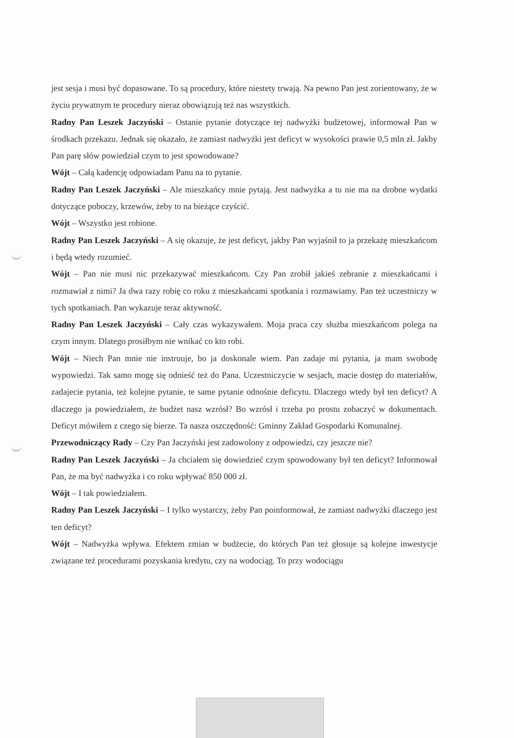jest sesja i musi być dopasowane. To są procedury, które niestety trwają. Na pewno Pan jest zorientowany, że w życiu prywatnym te procedury nieraz obowiązują też nas wszystkich.
Radny Pan Leszek Jaczyński – Ostanie pytanie dotyczące tej nadwyżki budżetowej, informował Pan w środkach przekazu. Jednak się okazało, że zamiast nadwyżki jest deficyt w wysokości prawie 0,5 mln zł. Jakby Pan parę słów powiedział czym to jest spowodowane?
Wójt – Całą kadencję odpowiadam Panu na to pytanie.
Radny Pan Leszek Jaczyński – Ale mieszkańcy mnie pytają. Jest nadwyżka a tu nie ma na drobne wydatki dotyczące poboczy, krzewów, żeby to na bieżące czyścić.
Wójt – Wszystko jest robione.
Radny Pan Leszek Jaczyński – A się okazuje, że jest deficyt, jakby Pan wyjaśnił to ja przekażę mieszkańcom i będą wtedy rozumieć.
Wójt – Pan nie musi nic przekazywać mieszkańcom. Czy Pan zrobił jakieś zebranie z mieszkańcami i rozmawiał z nimi? Ja dwa razy robię co roku z mieszkańcami spotkania i rozmawiamy. Pan też uczestniczy w tych spotkaniach. Pan wykazuje teraz aktywność.
Radny Pan Leszek Jaczyński – Cały czas wykazywałem. Moja praca czy służba mieszkańcom polega na czym innym. Dlatego prosiłbym nie wnikać co kto robi.
Wójt – Niech Pan mnie nie instruuje, bo ja doskonale wiem. Pan zadaje mi pytania, ja mam swobodę wypowiedzi. Tak samo mogę się odnieść też do Pana. Uczestniczycie w sesjach, macie dostęp do materiałów, zadajecie pytania, też kolejne pytanie, te same pytanie odnośnie deficytu. Dlaczego wtedy był ten deficyt? A dlaczego ja powiedziałem, że budżet nasz wzrósł? Bo wzrósł i trzeba po prostu zobaczyć w dokumentach. Deficyt mówiłem z czego się bierze. Ta nasza oszczędność: Gminny Zakład Gospodarki Komunalnej.
Przewodniczący Rady – Czy Pan Jaczyński jest zadowolony z odpowiedzi, czy jeszcze nie?
Radny Pan Leszek Jaczyński – Ja chciałem się dowiedzieć czym spowodowany był ten deficyt? Informował Pan, że ma być nadwyżka i co roku wpływać 850 000 zł.
Wójt – I tak powiedziałem.
Radny Pan Leszek Jaczyński – I tylko wystarczy, żeby Pan poinformował, że zamiast nadwyżki dlaczego jest ten deficyt?
Wójt – Nadwyżka wpływa. Efektem zmian w budżecie, do których Pan też głosuje są kolejne inwestycje związane też procedurami pozyskania kredytu, czy na wodociąg. To przy wodociągu